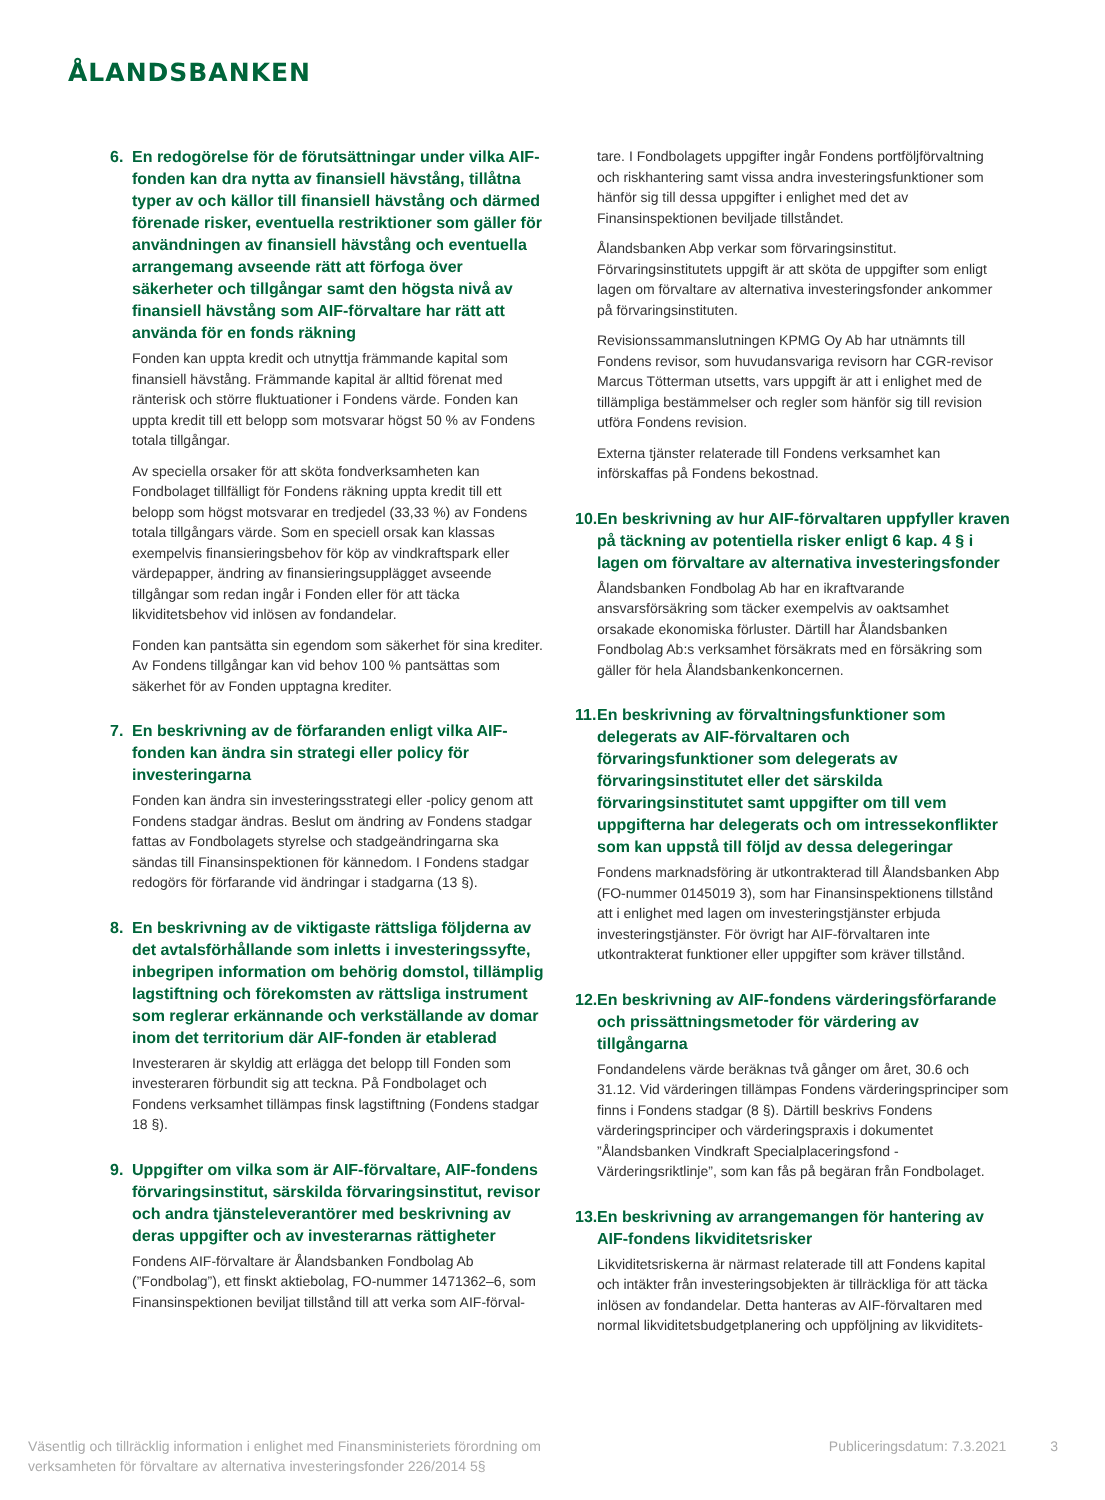ÅLANDSBANKEN
6. En redogörelse för de förutsättningar under vilka AIF-fonden kan dra nytta av finansiell hävstång, tillåtna typer av och källor till finansiell hävstång och därmed förenade risker, eventuella restriktioner som gäller för användningen av finansiell hävstång och eventuella arrangemang avseende rätt att förfoga över säkerheter och tillgångar samt den högsta nivå av finansiell hävstång som AIF-förvaltare har rätt att använda för en fonds räkning
Fonden kan uppta kredit och utnyttja främmande kapital som finansiell hävstång. Främmande kapital är alltid förenat med ränterisk och större fluktuationer i Fondens värde. Fonden kan uppta kredit till ett belopp som motsvarar högst 50 % av Fondens totala tillgångar.
Av speciella orsaker för att sköta fondverksamheten kan Fondbolaget tillfälligt för Fondens räkning uppta kredit till ett belopp som högst motsvarar en tredjedel (33,33 %) av Fondens totala tillgångars värde. Som en speciell orsak kan klassas exempelvis finansieringsbehov för köp av vindkraftspark eller värdepapper, ändring av finansieringsupplägget avseende tillgångar som redan ingår i Fonden eller för att täcka likviditetsbehov vid inlösen av fondandelar.
Fonden kan pantsätta sin egendom som säkerhet för sina krediter. Av Fondens tillgångar kan vid behov 100 % pantsättas som säkerhet för av Fonden upptagna krediter.
7. En beskrivning av de förfaranden enligt vilka AIF-fonden kan ändra sin strategi eller policy för investeringarna
Fonden kan ändra sin investeringsstrategi eller -policy genom att Fondens stadgar ändras. Beslut om ändring av Fondens stadgar fattas av Fondbolagets styrelse och stadgeändringarna ska sändas till Finansinspektionen för kännedom. I Fondens stadgar redogörs för förfarande vid ändringar i stadgarna (13 §).
8. En beskrivning av de viktigaste rättsliga följderna av det avtalsförhållande som inletts i investeringssyfte, inbegripen information om behörig domstol, tillämplig lagstiftning och förekomsten av rättsliga instrument som reglerar erkännande och verkställande av domar inom det territorium där AIF-fonden är etablerad
Investeraren är skyldig att erlägga det belopp till Fonden som investeraren förbundit sig att teckna. På Fondbolaget och Fondens verksamhet tillämpas finsk lagstiftning (Fondens stadgar 18 §).
9. Uppgifter om vilka som är AIF-förvaltare, AIF-fondens förvaringsinstitut, särskilda förvaringsinstitut, revisor och andra tjänsteleverantörer med beskrivning av deras uppgifter och av investerarnas rättigheter
Fondens AIF-förvaltare är Ålandsbanken Fondbolag Ab (”Fondbolag”), ett finskt aktiebolag, FO-nummer 1471362–6, som Finansinspektionen beviljat tillstånd till att verka som AIF-förval-
tare. I Fondbolagets uppgifter ingår Fondens portföljförvaltning och riskhantering samt vissa andra investeringsfunktioner som hänför sig till dessa uppgifter i enlighet med det av Finansinspektionen beviljade tillståndet.
Ålandsbanken Abp verkar som förvaringsinstitut. Förvaringsinstitutets uppgift är att sköta de uppgifter som enligt lagen om förvaltare av alternativa investeringsfonder ankommer på förvaringsinstituten.
Revisionssammanslutningen KPMG Oy Ab har utnämnts till Fondens revisor, som huvudansvariga revisorn har CGR-revisor Marcus Tötterman utsetts, vars uppgift är att i enlighet med de tillämpliga bestämmelser och regler som hänför sig till revision utföra Fondens revision.
Externa tjänster relaterade till Fondens verksamhet kan införskaffas på Fondens bekostnad.
10. En beskrivning av hur AIF-förvaltaren uppfyller kraven på täckning av potentiella risker enligt 6 kap. 4 § i lagen om förvaltare av alternativa investeringsfonder
Ålandsbanken Fondbolag Ab har en ikraftvarande ansvarsförsäkring som täcker exempelvis av oaktsamhet orsakade ekonomiska förluster. Därtill har Ålandsbanken Fondbolag Ab:s verksamhet försäkrats med en försäkring som gäller för hela Ålandsbankenkoncernen.
11. En beskrivning av förvaltningsfunktioner som delegerats av AIF-förvaltaren och förvaringsfunktioner som delegerats av förvaringsinstitutet eller det särskilda förvaringsinstitutet samt uppgifter om till vem uppgifterna har delegerats och om intressekonflikter som kan uppstå till följd av dessa delegeringar
Fondens marknadsföring är utkontrakterad till Ålandsbanken Abp (FO-nummer 0145019 3), som har Finansinspektionens tillstånd att i enlighet med lagen om investeringstjänster erbjuda investeringstjänster. För övrigt har AIF-förvaltaren inte utkontrakterat funktioner eller uppgifter som kräver tillstånd.
12. En beskrivning av AIF-fondens värderingsförfarande och prissättningsmetoder för värdering av tillgångarna
Fondandelens värde beräknas två gånger om året, 30.6 och 31.12. Vid värderingen tillämpas Fondens värderingsprinciper som finns i Fondens stadgar (8 §). Därtill beskrivs Fondens värderingsprinciper och värderingspraxis i dokumentet ”Ålandsbanken Vindkraft Specialplaceringsfond - Värderingsriktlinje”, som kan fås på begäran från Fondbolaget.
13. En beskrivning av arrangemangen för hantering av AIF-fondens likviditetsrisker
Likviditetsriskerna är närmast relaterade till att Fondens kapital och intäkter från investeringsobjekten är tillräckliga för att täcka inlösen av fondandelar. Detta hanteras av AIF-förvaltaren med normal likviditetsbudgetplanering och uppföljning av likviditets-
Väsentlig och tillräcklig information i enlighet med Finansministeriets förordning om
verksamheten för förvaltare av alternativa investeringsfonder 226/2014 5§
Publiceringsdatum: 7.3.2021 3